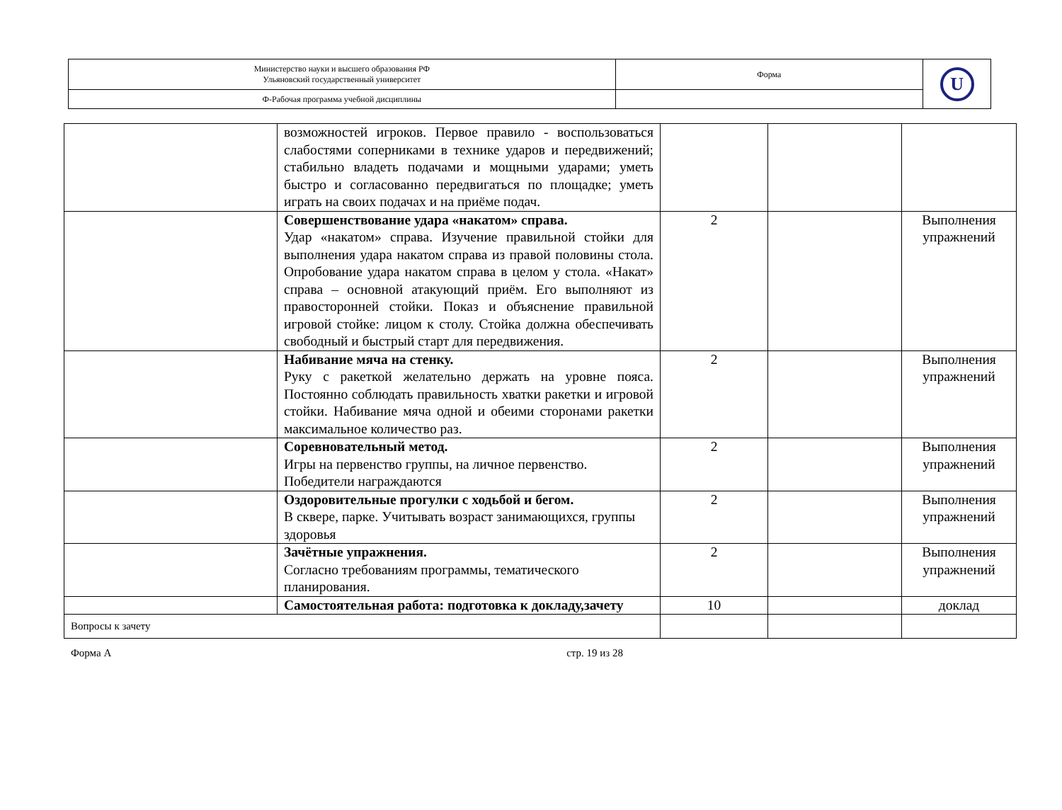| Министерство науки и высшего образования РФ Ульяновский государственный университет | Форма | U |
| Ф-Рабочая программа учебной дисциплины | | |
| | возможностей игроков. Первое правило - воспользоваться слабостями соперниками в технике ударов и передвижений; стабильно владеть подачами и мощными ударами; уметь быстро и согласованно передвигаться по площадке; уметь играть на своих подачах и на приёме подач. | | | |
| | Совершенствование удара «накатом» справа. Удар «накатом» справа. Изучение правильной стойки для выполнения удара накатом справа из правой половины стола. Опробование удара накатом справа в целом у стола. «Накат» справа – основной атакующий приём. Его выполняют из правосторонней стойки. Показ и объяснение правильной игровой стойке: лицом к столу. Стойка должна обеспечивать свободный и быстрый старт для передвижения. | 2 | | Выполнения упражнений |
| | Набивание мяча на стенку. Руку с ракеткой желательно держать на уровне пояса. Постоянно соблюдать правильность хватки ракетки и игровой стойки. Набивание мяча одной и обеими сторонами ракетки максимальное количество раз. | 2 | | Выполнения упражнений |
| | Соревновательный метод. Игры на первенство группы, на личное первенство. Победители награждаются | 2 | | Выполнения упражнений |
| | Оздоровительные прогулки с ходьбой и бегом. В сквере, парке. Учитывать возраст занимающихся, группы здоровья | 2 | | Выполнения упражнений |
| | Зачётные упражнения. Согласно требованиям программы, тематического планирования. | 2 | | Выполнения упражнений |
| | Самостоятельная работа: подготовка к докладу,зачету | 10 | | доклад |
| Вопросы к зачету | | | | |
Форма А стр. 19 из 28